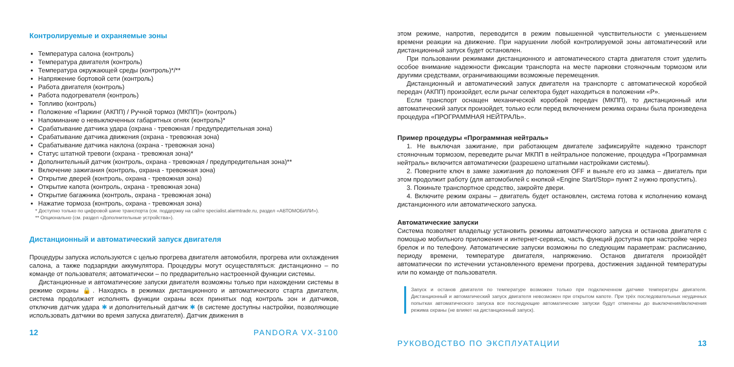Контролируемые и охраняемые зоны
Температура салона (контроль)
Температура двигателя (контроль)
Температура окружающей среды (контроль)*/**
Напряжение бортовой сети (контроль)
Работа двигателя (контроль)
Работа подогревателя (контроль)
Топливо (контроль)
Положение «Паркинг (АКПП) / Ручной тормоз (МКПП)» (контроль)
Напоминание о невыключенных габаритных огнях (контроль)*
Срабатывание датчика удара (охрана - тревожная / предупредительная зона)
Срабатывание датчика движения (охрана - тревожная зона)
Срабатывание датчика наклона (охрана - тревожная зона)
Статус штатной тревоги (охрана - тревожная зона)*
Дополнительный датчик (контроль, охрана - тревожная / предупредительная зона)**
Включение зажигания (контроль, охрана - тревожная зона)
Открытие дверей (контроль, охрана - тревожная зона)
Открытие капота (контроль, охрана - тревожная зона)
Открытие багажника (контроль, охрана - тревожная зона)
Нажатие тормоза (контроль, охрана - тревожная зона)
* Доступно только по цифровой шине транспорта (см. поддержку на сайте specialist.alarmtrade.ru, раздел «АВТОМОБИЛИ»).
** Опционально (см. раздел «Дополнительные устройства»).
Дистанционный и автоматический запуск двигателя
Процедуры запуска используются с целью прогрева двигателя автомобиля, прогрева или охлаждения салона, а также подзарядки аккумулятора. Процедуры могут осуществляться: дистанционно – по команде от пользователя; автоматически – по предварительно настроенной функции системы.
Дистанционные и автоматические запуски двигателя возможны только при нахождении системы в режиме охраны 🔒. Находясь в режимах дистанционного и автоматического старта двигателя, система продолжает исполнять функции охраны всех принятых под контроль зон и датчиков, отключив датчик удара ✱ и дополнительный датчик ✱ (в системе доступны настройки, позволяющие использовать датчики во время запуска двигателя). Датчик движения в
12 PANDORA VX-3100
этом режиме, напротив, переводится в режим повышенной чувствительности с уменьшением времени реакции на движение. При нарушении любой контролируемой зоны автоматический или дистанционный запуск будет остановлен.
При пользовании режимами дистанционного и автоматического старта двигателя стоит уделить особое внимание надежности фиксации транспорта на месте парковки стояночным тормозом или другими средствами, ограничивающими возможные перемещения.
Дистанционный и автоматический запуск двигателя на транспорте с автоматической коробкой передач (АКПП) произойдет, если рычаг селектора будет находиться в положении «P».
Если транспорт оснащен механической коробкой передач (МКПП), то дистанционный или автоматический запуск произойдет, только если перед включением режима охраны была произведена процедура «ПРОГРАММНАЯ НЕЙТРАЛЬ».
Пример процедуры «Программная нейтраль»
1. Не выключая зажигание, при работающем двигателе зафиксируйте надежно транспорт стояночным тормозом, переведите рычаг МКПП в нейтральное положение, процедура «Программная нейтраль» включится автоматически (разрешено штатными настройками системы).
2. Поверните ключ в замке зажигания до положения OFF и выньте его из замка – двигатель при этом продолжит работу (для автомобилей с кнопкой «Engine Start/Stop» пункт 2 нужно пропустить).
3. Покиньте транспортное средство, закройте двери.
4. Включите режим охраны – двигатель будет остановлен, система готова к исполнению команд дистанционного или автоматического запуска.
Автоматические запуски
Система позволяет владельцу установить режимы автоматического запуска и останова двигателя с помощью мобильного приложения и интернет-сервиса, часть функций доступна при настройке через брелок и по телефону. Автоматические запуски возможны по следующим параметрам: расписанию, периоду времени, температуре двигателя, напряжению. Останов двигателя произойдёт автоматически по истечении установленного времени прогрева, достижения заданной температуры или по команде от пользователя.
Запуск и останов двигателя по температуре возможен только при подключенном датчике температуры двигателя. Дистанционный и автоматический запуск двигателя невозможен при открытом капоте. При трёх последовательных неудачных попытках автоматического запуска все последующие автоматические запуски будут отменены до выключения/включения режима охраны (не влияет на дистанционный запуск).
РУКОВОДСТВО ПО ЭКСПЛУАТАЦИИ 13